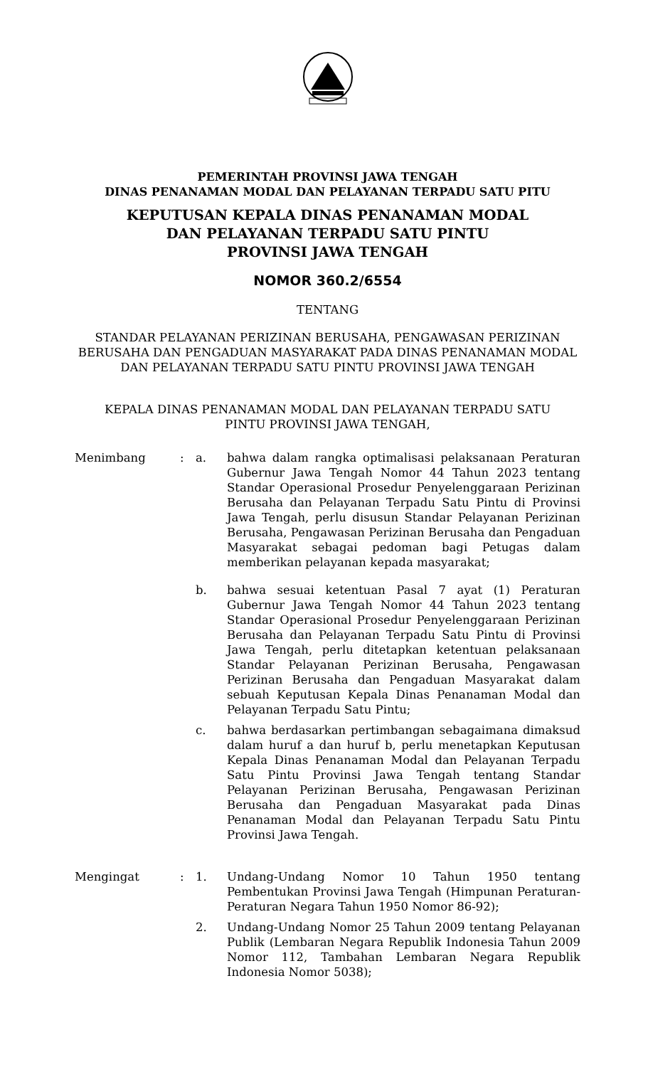PEMERINTAH PROVINSI JAWA TENGAH
DINAS PENANAMAN MODAL DAN PELAYANAN TERPADU SATU PITU
KEPUTUSAN KEPALA DINAS PENANAMAN MODAL
DAN PELAYANAN TERPADU SATU PINTU
PROVINSI JAWA TENGAH
NOMOR 360.2/6554
TENTANG
STANDAR PELAYANAN PERIZINAN BERUSAHA, PENGAWASAN PERIZINAN BERUSAHA DAN PENGADUAN MASYARAKAT PADA DINAS PENANAMAN MODAL DAN PELAYANAN TERPADU SATU PINTU PROVINSI JAWA TENGAH
KEPALA DINAS PENANAMAN MODAL DAN PELAYANAN TERPADU SATU
PINTU PROVINSI JAWA TENGAH,
| Menimbang | : | a. | bahwa dalam rangka optimalisasi pelaksanaan Peraturan Gubernur Jawa Tengah Nomor 44 Tahun 2023 tentang Standar Operasional Prosedur Penyelenggaraan Perizinan Berusaha dan Pelayanan Terpadu Satu Pintu di Provinsi Jawa Tengah, perlu disusun Standar Pelayanan Perizinan Berusaha, Pengawasan Perizinan Berusaha dan Pengaduan Masyarakat sebagai pedoman bagi Petugas dalam memberikan pelayanan kepada masyarakat; |
| | | b. | bahwa sesuai ketentuan Pasal 7 ayat (1) Peraturan Gubernur Jawa Tengah Nomor 44 Tahun 2023 tentang Standar Operasional Prosedur Penyelenggaraan Perizinan Berusaha dan Pelayanan Terpadu Satu Pintu di Provinsi Jawa Tengah, perlu ditetapkan ketentuan pelaksanaan Standar Pelayanan Perizinan Berusaha, Pengawasan Perizinan Berusaha dan Pengaduan Masyarakat dalam sebuah Keputusan Kepala Dinas Penanaman Modal dan Pelayanan Terpadu Satu Pintu; |
| | | c. | bahwa berdasarkan pertimbangan sebagaimana dimaksud dalam huruf a dan huruf b, perlu menetapkan Keputusan Kepala Dinas Penanaman Modal dan Pelayanan Terpadu Satu Pintu Provinsi Jawa Tengah tentang Standar Pelayanan Perizinan Berusaha, Pengawasan Perizinan Berusaha dan Pengaduan Masyarakat pada Dinas Penanaman Modal dan Pelayanan Terpadu Satu Pintu Provinsi Jawa Tengah. |
| Mengingat | : | 1. | Undang-Undang Nomor 10 Tahun 1950 tentang Pembentukan Provinsi Jawa Tengah (Himpunan Peraturan-Peraturan Negara Tahun 1950 Nomor 86-92); |
| | | 2. | Undang-Undang Nomor 25 Tahun 2009 tentang Pelayanan Publik (Lembaran Negara Republik Indonesia Tahun 2009 Nomor 112, Tambahan Lembaran Negara Republik Indonesia Nomor 5038); |